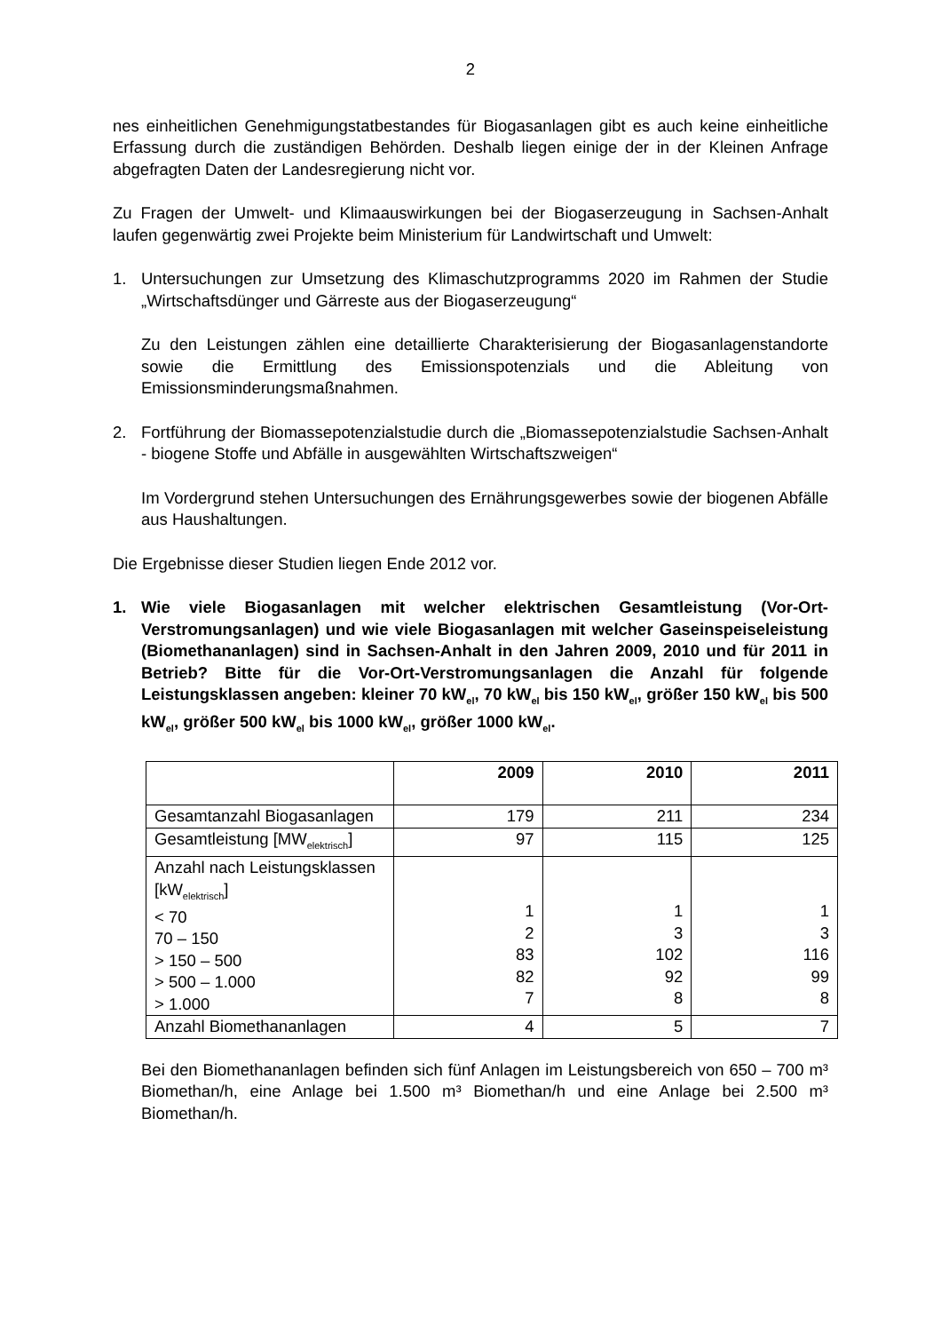2
nes einheitlichen Genehmigungstatbestandes für Biogasanlagen gibt es auch keine einheitliche Erfassung durch die zuständigen Behörden. Deshalb liegen einige der in der Kleinen Anfrage abgefragten Daten der Landesregierung nicht vor.
Zu Fragen der Umwelt- und Klimaauswirkungen bei der Biogaserzeugung in Sachsen-Anhalt laufen gegenwärtig zwei Projekte beim Ministerium für Landwirtschaft und Umwelt:
1. Untersuchungen zur Umsetzung des Klimaschutzprogramms 2020 im Rahmen der Studie „Wirtschaftsdünger und Gärreste aus der Biogaserzeugung“
Zu den Leistungen zählen eine detaillierte Charakterisierung der Biogasanlagenstandorte sowie die Ermittlung des Emissionspotenzials und die Ableitung von Emissionsminderungsmaßnahmen.
2. Fortführung der Biomassepotenzialstudie durch die „Biomassepotenzialstudie Sachsen-Anhalt - biogene Stoffe und Abfälle in ausgewählten Wirtschaftszweigen“
Im Vordergrund stehen Untersuchungen des Ernährungsgewerbes sowie der biogenen Abfälle aus Haushaltungen.
Die Ergebnisse dieser Studien liegen Ende 2012 vor.
1. Wie viele Biogasanlagen mit welcher elektrischen Gesamtleistung (Vor-Ort-Verstromungsanlagen) und wie viele Biogasanlagen mit welcher Gaseinspeiseleistung (Biomethananlagen) sind in Sachsen-Anhalt in den Jahren 2009, 2010 und für 2011 in Betrieb? Bitte für die Vor-Ort-Verstromungsanlagen die Anzahl für folgende Leistungsklassen angeben: kleiner 70 kW<sub>el</sub>, 70 kW<sub>el</sub> bis 150 kW<sub>el</sub>, größer 150 kW<sub>el</sub> bis 500 kW<sub>el</sub>, größer 500 kW<sub>el</sub> bis 1000 kW<sub>el</sub>, größer 1000 kW<sub>el</sub>.
| | 2009 | 2010 | 2011 |
| --- | --- | --- | --- |
| Gesamtanzahl Biogasanlagen | 179 | 211 | 234 |
| Gesamtleistung [MW<sub>elektrisch</sub>] | 97 | 115 | 125 |
| Anzahl nach Leistungsklassen [kW<sub>elektrisch</sub>] < 70 70 – 150 > 150 – 500 > 500 – 1.000 > 1.000 | 1 2 83 82 7 | 1 3 102 92 8 | 1 3 116 99 8 |
| Anzahl Biomethananlagen | 4 | 5 | 7 |
Bei den Biomethananlagen befinden sich fünf Anlagen im Leistungsbereich von 650 – 700 m³ Biomethan/h, eine Anlage bei 1.500 m³ Biomethan/h und eine Anlage bei 2.500 m³ Biomethan/h.